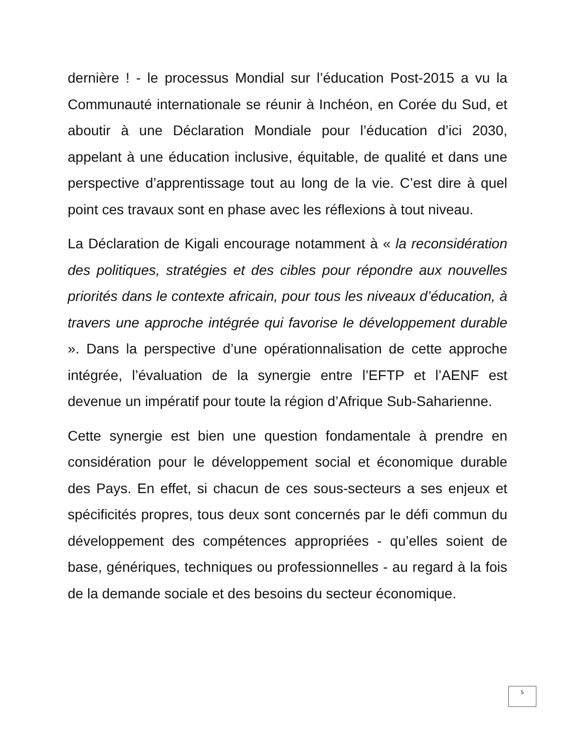dernière ! - le processus Mondial sur l’éducation Post-2015 a vu la Communauté internationale se réunir à Inchéon, en Corée du Sud, et aboutir à une Déclaration Mondiale pour l’éducation d’ici 2030, appelant à une éducation inclusive, équitable, de qualité et dans une perspective d’apprentissage tout au long de la vie. C’est dire à quel point ces travaux sont en phase avec les réflexions à tout niveau.
La Déclaration de Kigali encourage notamment à « la reconsidération des politiques, stratégies et des cibles pour répondre aux nouvelles priorités dans le contexte africain, pour tous les niveaux d’éducation, à travers une approche intégrée qui favorise le développement durable ». Dans la perspective d’une opérationnalisation de cette approche intégrée, l’évaluation de la synergie entre l’EFTP et l’AENF est devenue un impératif pour toute la région d’Afrique Sub-Saharienne.
Cette synergie est bien une question fondamentale à prendre en considération pour le développement social et économique durable des Pays. En effet, si chacun de ces sous-secteurs a ses enjeux et spécificités propres, tous deux sont concernés par le défi commun du développement des compétences appropriées - qu’elles soient de base, génériques, techniques ou professionnelles - au regard à la fois de la demande sociale et des besoins du secteur économique.
5